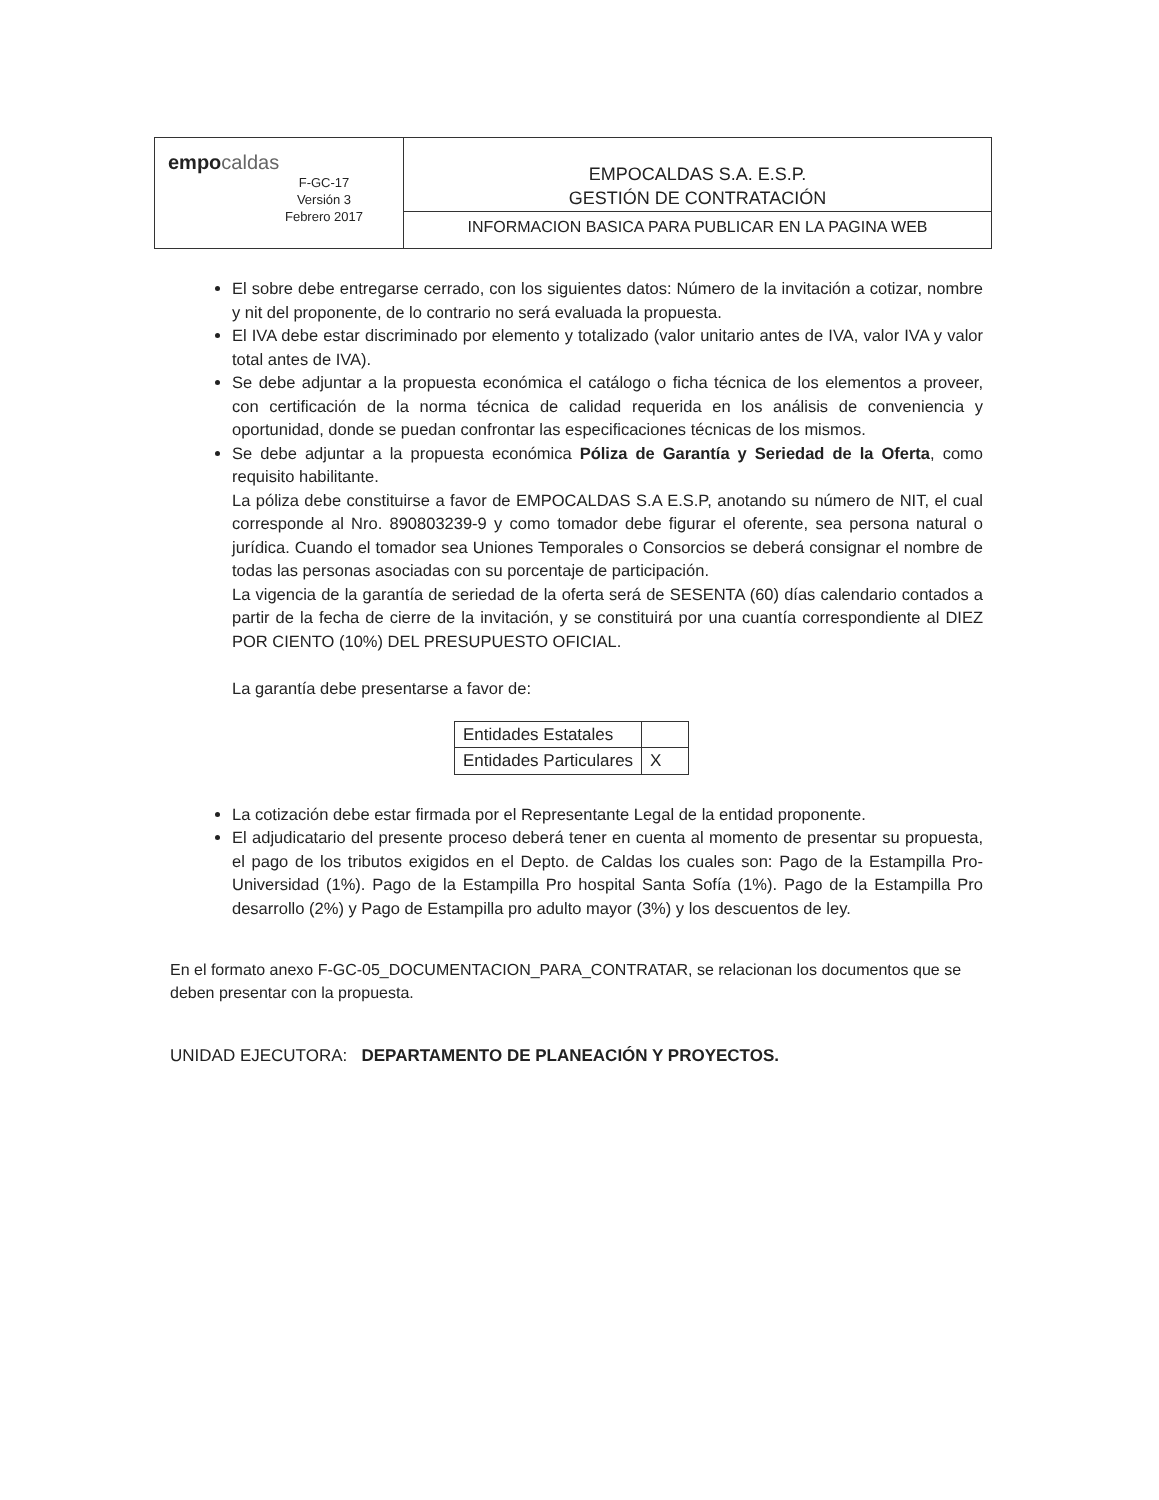| empo caldas F-GC-17 Versión 3 Febrero 2017 | EMPOCALDAS S.A. E.S.P. GESTIÓN DE CONTRATACIÓN |
| | INFORMACION BASICA PARA PUBLICAR EN LA PAGINA WEB |
El sobre debe entregarse cerrado, con los siguientes datos: Número de la invitación a cotizar, nombre y nit del proponente, de lo contrario no será evaluada la propuesta.
El IVA debe estar discriminado por elemento y totalizado (valor unitario antes de IVA, valor IVA y valor total antes de IVA).
Se debe adjuntar a la propuesta económica el catálogo o ficha técnica de los elementos a proveer, con certificación de la norma técnica de calidad requerida en los análisis de conveniencia y oportunidad, donde se puedan confrontar las especificaciones técnicas de los mismos.
Se debe adjuntar a la propuesta económica Póliza de Garantía y Seriedad de la Oferta, como requisito habilitante.
La póliza debe constituirse a favor de EMPOCALDAS S.A E.S.P, anotando su número de NIT, el cual corresponde al Nro. 890803239-9 y como tomador debe figurar el oferente, sea persona natural o jurídica. Cuando el tomador sea Uniones Temporales o Consorcios se deberá consignar el nombre de todas las personas asociadas con su porcentaje de participación.
La vigencia de la garantía de seriedad de la oferta será de SESENTA (60) días calendario contados a partir de la fecha de cierre de la invitación, y se constituirá por una cuantía correspondiente al DIEZ POR CIENTO (10%) DEL PRESUPUESTO OFICIAL.
La garantía debe presentarse a favor de:
| Entidades Estatales | |
| Entidades Particulares | X |
La cotización debe estar firmada por el Representante Legal de la entidad proponente.
El adjudicatario del presente proceso deberá tener en cuenta al momento de presentar su propuesta, el pago de los tributos exigidos en el Depto. de Caldas los cuales son: Pago de la Estampilla Pro-Universidad (1%). Pago de la Estampilla Pro hospital Santa Sofía (1%). Pago de la Estampilla Pro desarrollo (2%) y Pago de Estampilla pro adulto mayor (3%) y los descuentos de ley.
En el formato anexo F-GC-05_DOCUMENTACION_PARA_CONTRATAR, se relacionan los documentos que se deben presentar con la propuesta.
UNIDAD EJECUTORA: DEPARTAMENTO DE PLANEACIÓN Y PROYECTOS.